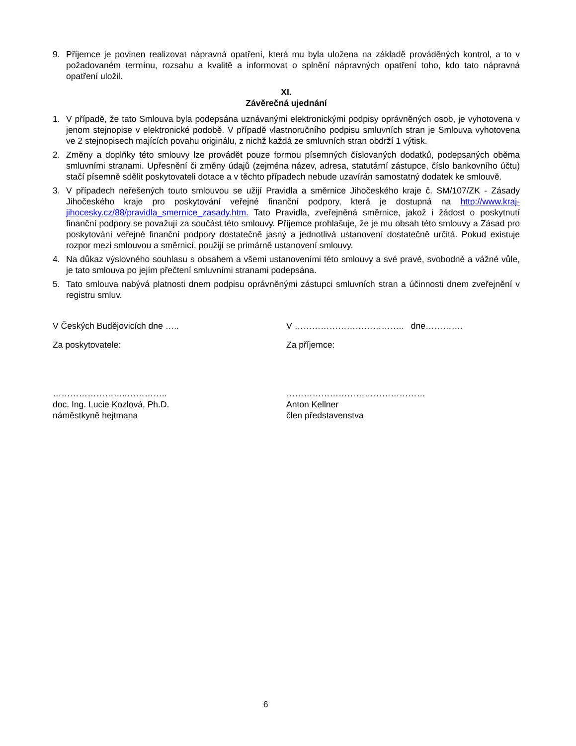9. Příjemce je povinen realizovat nápravná opatření, která mu byla uložena na základě prováděných kontrol, a to v požadovaném termínu, rozsahu a kvalitě a informovat o splnění nápravných opatření toho, kdo tato nápravná opatření uložil.
XI.
Závěrečná ujednání
1. V případě, že tato Smlouva byla podepsána uznávanými elektronickými podpisy oprávněných osob, je vyhotovena v jenom stejnopise v elektronické podobě. V případě vlastnoručního podpisu smluvních stran je Smlouva vyhotovena ve 2 stejnopisech majících povahu originálu, z nichž každá ze smluvních stran obdrží 1 výtisk.
2. Změny a doplňky této smlouvy lze provádět pouze formou písemných číslovaných dodatků, podepsaných oběma smluvními stranami. Upřesnění či změny údajů (zejména název, adresa, statutární zástupce, číslo bankovního účtu) stačí písemně sdělit poskytovateli dotace a v těchto případech nebude uzavírán samostatný dodatek ke smlouvě.
3. V případech neřešených touto smlouvou se užijí Pravidla a směrnice Jihočeského kraje č. SM/107/ZK - Zásady Jihočeského kraje pro poskytování veřejné finanční podpory, která je dostupná na http://www.kraj-jihocesky.cz/88/pravidla_smernice_zasady.htm. Tato Pravidla, zveřejněná směrnice, jakož i žádost o poskytnutí finanční podpory se považují za součást této smlouvy. Příjemce prohlašuje, že je mu obsah této smlouvy a Zásad pro poskytování veřejné finanční podpory dostatečně jasný a jednotlivá ustanovení dostatečně určitá. Pokud existuje rozpor mezi smlouvou a směrnicí, použijí se primárně ustanovení smlouvy.
4. Na důkaz výslovného souhlasu s obsahem a všemi ustanoveními této smlouvy a své pravé, svobodné a vážné vůle, je tato smlouva po jejím přečtení smluvními stranami podepsána.
5. Tato smlouva nabývá platnosti dnem podpisu oprávněnými zástupci smluvních stran a účinnosti dnem zveřejnění v registru smluv.
V Českých Budějovicích dne ….. V ……………………………….. dne………….
Za poskytovatele: Za příjemce:
……………………..…………..
doc. Ing. Lucie Kozlová, Ph.D.
náměstkyně hejtmana
…………………………………………
Anton Kellner
člen představenstva
6